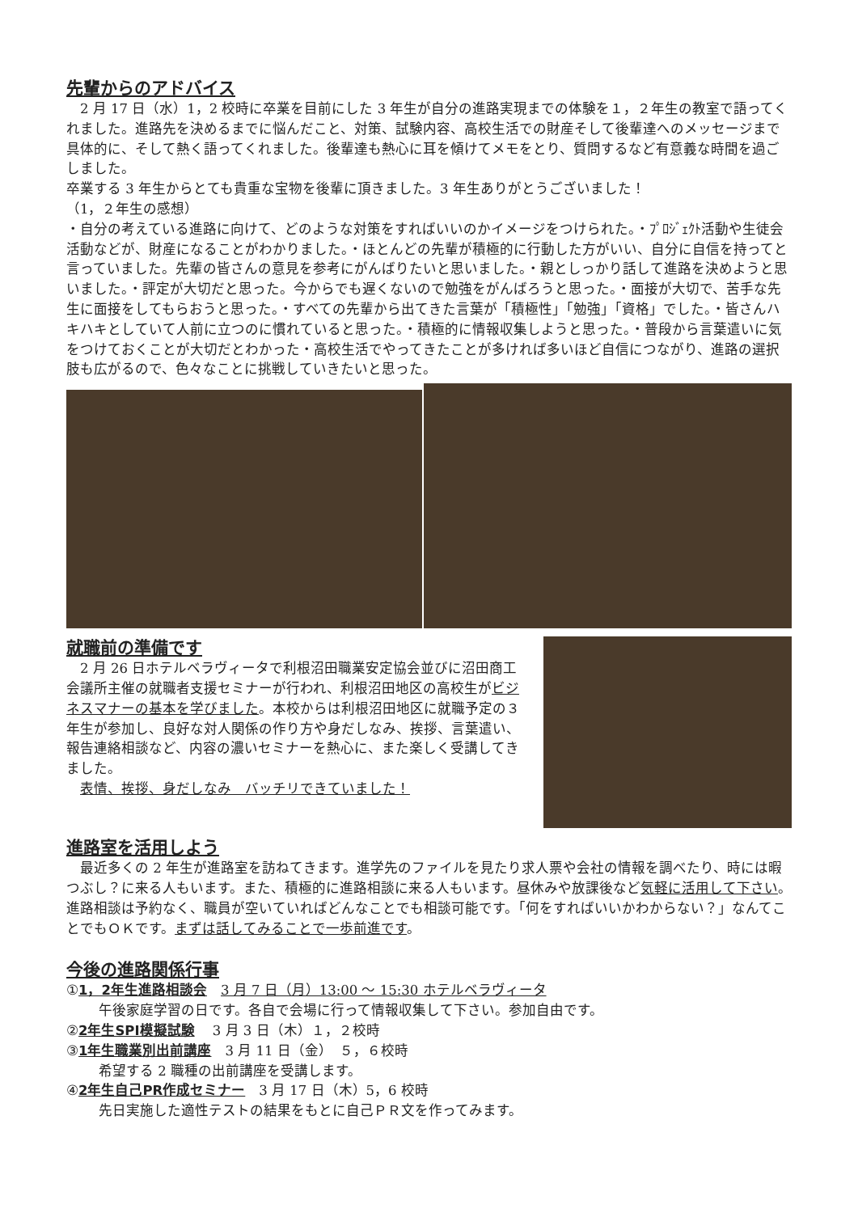先輩からのアドバイス
　2 月 17 日（水）1，2 校時に卒業を目前にした 3 年生が自分の進路実現までの体験を１，２年生の教室で語ってくれました。進路先を決めるまでに悩んだこと、対策、試験内容、高校生活での財産そして後輩達へのメッセージまで具体的に、そして熱く語ってくれました。後輩達も熱心に耳を傾けてメモをとり、質問するなど有意義な時間を過ごしました。
卒業する 3 年生からとても貴重な宝物を後輩に頂きました。3 年生ありがとうございました！
（1，２年生の感想）
・自分の考えている進路に向けて、どのような対策をすればいいのかイメージをつけられた。・ﾌﾟﾛｼﾞｪｸﾄ活動や生徒会活動などが、財産になることがわかりました。・ほとんどの先輩が積極的に行動した方がいい、自分に自信を持ってと言っていました。先輩の皆さんの意見を参考にがんばりたいと思いました。・親としっかり話して進路を決めようと思いました。・評定が大切だと思った。今からでも遅くないので勉強をがんばろうと思った。・面接が大切で、苦手な先生に面接をしてもらおうと思った。・すべての先輩から出てきた言葉が「積極性」「勉強」「資格」でした。・皆さんハキハキとしていて人前に立つのに慣れていると思った。・積極的に情報収集しようと思った。・普段から言葉遣いに気をつけておくことが大切だとわかった・高校生活でやってきたことが多ければ多いほど自信につながり、進路の選択肢も広がるので、色々なことに挑戦していきたいと思った。
就職前の準備です
　2 月 26 日ホテルベラヴィータで利根沼田職業安定協会並びに沼田商工会議所主催の就職者支援セミナーが行われ、利根沼田地区の高校生がビジネスマナーの基本を学びました。本校からは利根沼田地区に就職予定の３年生が参加し、良好な対人関係の作り方や身だしなみ、挨拶、言葉遣い、報告連絡相談など、内容の濃いセミナーを熱心に、また楽しく受講してきました。
　表情、挨拶、身だしなみ　バッチリできていました！
進路室を活用しよう
　最近多くの 2 年生が進路室を訪ねてきます。進学先のファイルを見たり求人票や会社の情報を調べたり、時には暇つぶし？に来る人もいます。また、積極的に進路相談に来る人もいます。昼休みや放課後など気軽に活用して下さい。進路相談は予約なく、職員が空いていればどんなことでも相談可能です。「何をすればいいかわからない？」なんてことでもＯＫです。まずは話してみることで一歩前進です。
今後の進路関係行事
①1，2年生進路相談会　3 月 7 日（月）13:00 ～ 15:30 ホテルベラヴィータ
午後家庭学習の日です。各自で会場に行って情報収集して下さい。参加自由です。
②2年生SPI模擬試験　 3 月 3 日（木）１，２校時
③1年生職業別出前講座　3 月 11 日（金）　５，６校時
希望する 2 職種の出前講座を受講します。
④2年生自己PR作成セミナー　3 月 17 日（木）5，6 校時
先日実施した適性テストの結果をもとに自己ＰＲ文を作ってみます。